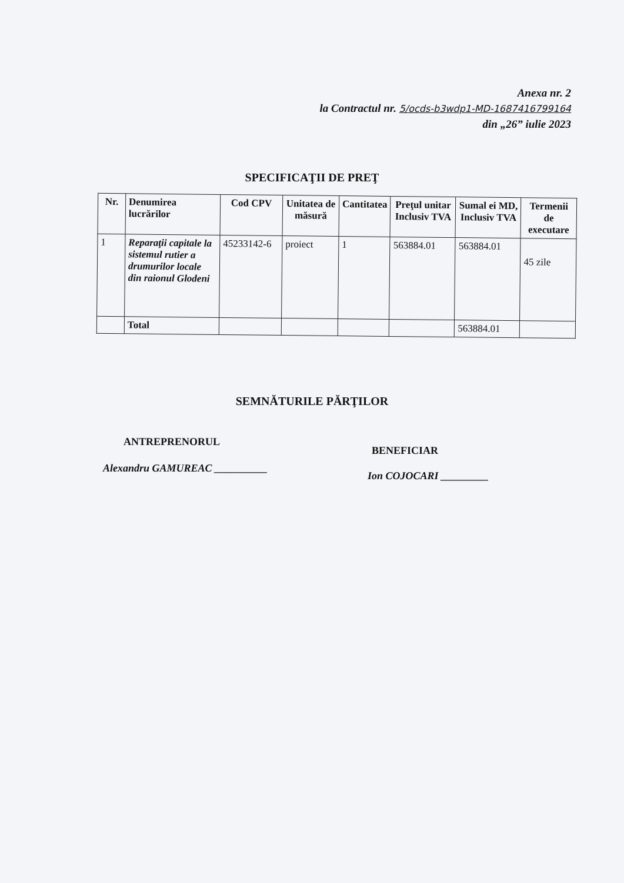Anexa nr. 2
la Contractul nr. 5/ocds-b3wdp1-MD-1687416799164
din „26” iulie 2023
SPECIFICAŢII DE PREŢ
| Nr. | Denumirea lucrărilor | Cod CPV | Unitatea de măsură | Cantitatea | Preţul unitar Inclusiv TVA | Sumal ei MD, Inclusiv TVA | Termenii de executare |
| --- | --- | --- | --- | --- | --- | --- | --- |
| 1 | Reparaţii capitale la sistemul rutier a drumurilor locale din raionul Glodeni | 45233142-6 | proiect | 1 | 563884.01 | 563884.01 | 45 zile |
| | Total | | | | | 563884.01 | |
SEMNĂTURILE PĂRŢILOR
ANTREPRENORUL
Alexandru GAMUREAC __________
BENEFICIAR
Ion COJOCARI _________